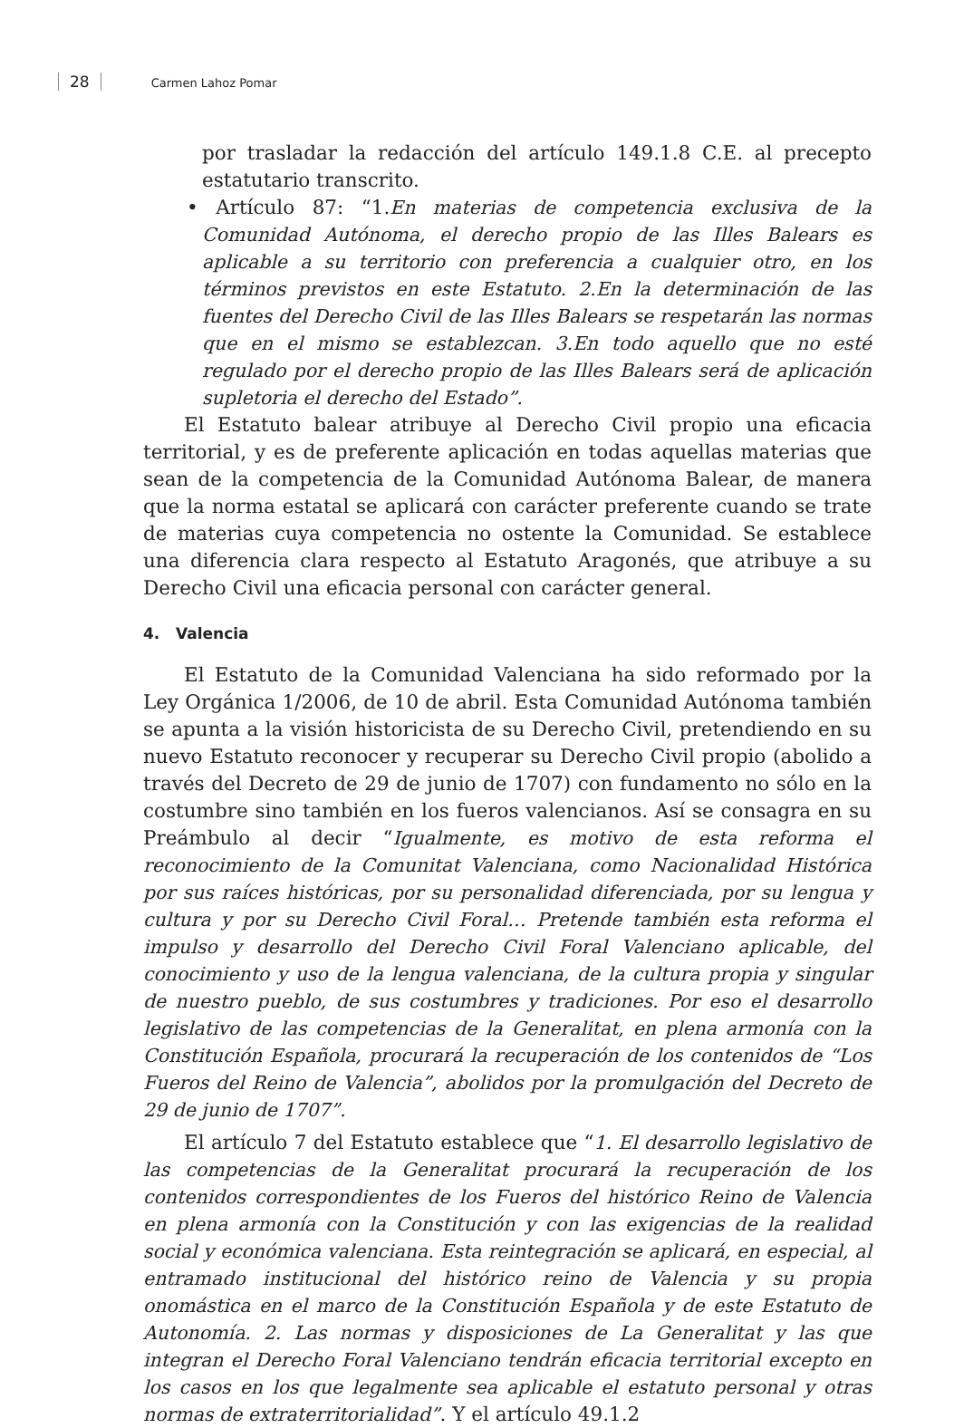28 Carmen Lahoz Pomar
por trasladar la redacción del artículo 149.1.8 C.E. al precepto estatutario transcrito.
• Artículo 87: “1.En materias de competencia exclusiva de la Comunidad Autónoma, el derecho propio de las Illes Balears es aplicable a su territorio con preferencia a cualquier otro, en los términos previstos en este Estatuto. 2.En la determinación de las fuentes del Derecho Civil de las Illes Balears se respetarán las normas que en el mismo se establezcan. 3.En todo aquello que no esté regulado por el derecho propio de las Illes Balears será de aplicación supletoria el derecho del Estado”.
El Estatuto balear atribuye al Derecho Civil propio una eficacia territorial, y es de preferente aplicación en todas aquellas materias que sean de la competencia de la Comunidad Autónoma Balear, de manera que la norma estatal se aplicará con carácter preferente cuando se trate de materias cuya competencia no ostente la Comunidad. Se establece una diferencia clara respecto al Estatuto Aragonés, que atribuye a su Derecho Civil una eficacia personal con carácter general.
4. Valencia
El Estatuto de la Comunidad Valenciana ha sido reformado por la Ley Orgánica 1/2006, de 10 de abril. Esta Comunidad Autónoma también se apunta a la visión historicista de su Derecho Civil, pretendiendo en su nuevo Estatuto reconocer y recuperar su Derecho Civil propio (abolido a través del Decreto de 29 de junio de 1707) con fundamento no sólo en la costumbre sino también en los fueros valencianos. Así se consagra en su Preámbulo al decir “Igualmente, es motivo de esta reforma el reconocimiento de la Comunitat Valenciana, como Nacionalidad Histórica por sus raíces históricas, por su personalidad diferenciada, por su lengua y cultura y por su Derecho Civil Foral… Pretende también esta reforma el impulso y desarrollo del Derecho Civil Foral Valenciano aplicable, del conocimiento y uso de la lengua valenciana, de la cultura propia y singular de nuestro pueblo, de sus costumbres y tradiciones. Por eso el desarrollo legislativo de las competencias de la Generalitat, en plena armonía con la Constitución Española, procurará la recuperación de los contenidos de “Los Fueros del Reino de Valencia”, abolidos por la promulgación del Decreto de 29 de junio de 1707”.
El artículo 7 del Estatuto establece que “1. El desarrollo legislativo de las competencias de la Generalitat procurará la recuperación de los contenidos correspondientes de los Fueros del histórico Reino de Valencia en plena armonía con la Constitución y con las exigencias de la realidad social y económica valenciana. Esta reintegración se aplicará, en especial, al entramado institucional del histórico reino de Valencia y su propia onomástica en el marco de la Constitución Española y de este Estatuto de Autonomía. 2. Las normas y disposiciones de La Generalitat y las que integran el Derecho Foral Valenciano tendrán eficacia territorial excepto en los casos en los que legalmente sea aplicable el estatuto personal y otras normas de extraterritorialidad”. Y el artículo 49.1.2